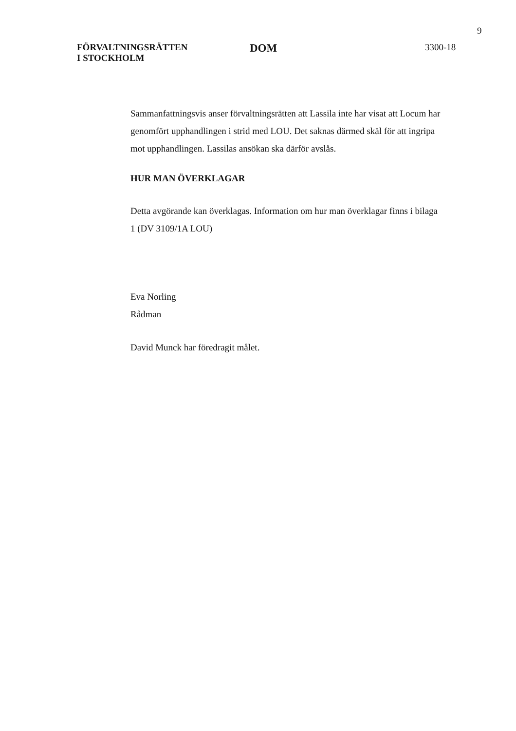9
FÖRVALTNINGSRÄTTEN
I STOCKHOLM
DOM
3300-18
Sammanfattningsvis anser förvaltningsrätten att Lassila inte har visat att Locum har genomfört upphandlingen i strid med LOU. Det saknas därmed skäl för att ingripa mot upphandlingen. Lassilas ansökan ska därför avslås.
HUR MAN ÖVERKLAGAR
Detta avgörande kan överklagas. Information om hur man överklagar finns i bilaga 1 (DV 3109/1A LOU)
Eva Norling
Rådman
David Munck har föredragit målet.